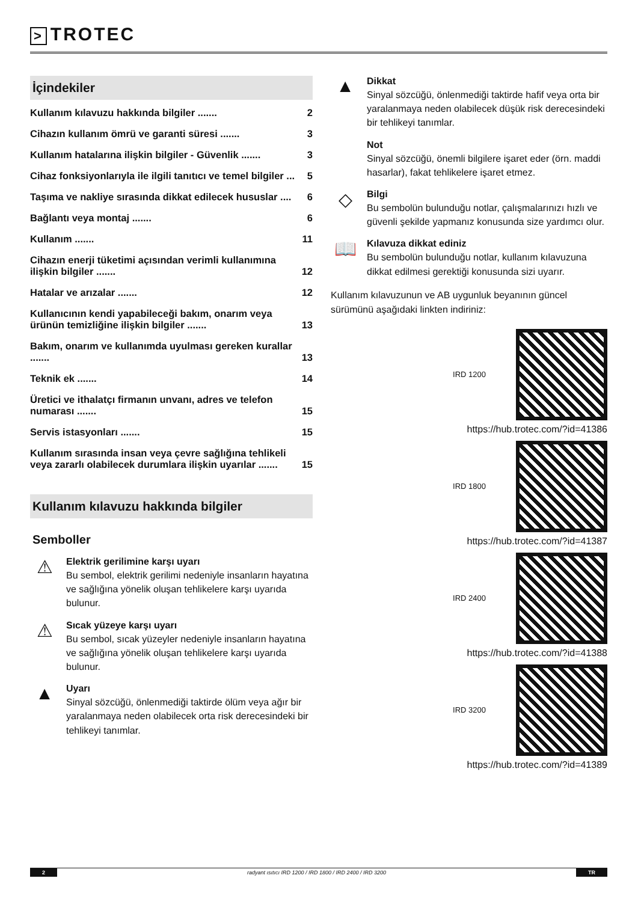> TROTEC
İçindekiler
Kullanım kılavuzu hakkında bilgiler ....... 2
Cihazın kullanım ömrü ve garanti süresi ....... 3
Kullanım hatalarına ilişkin bilgiler - Güvenlik ....... 3
Cihaz fonksiyonlarıyla ile ilgili tanıtıcı ve temel bilgiler ... 5
Taşıma ve nakliye sırasında dikkat edilecek hususlar .... 6
Bağlantı veya montaj ....... 6
Kullanım ....... 11
Cihazın enerji tüketimi açısından verimli kullanımına ilişkin bilgiler ....... 12
Hatalar ve arızalar ....... 12
Kullanıcının kendi yapabileceği bakım, onarım veya ürünün temizliğine ilişkin bilgiler ....... 13
Bakım, onarım ve kullanımda uyulması gereken kurallar ....... 13
Teknik ek ....... 14
Üretici ve ithalatçı firmanın unvanı, adres ve telefon numarası ....... 15
Servis istasyonları ....... 15
Kullanım sırasında insan veya çevre sağlığına tehlikeli veya zararlı olabilecek durumlara ilişkin uyarılar ....... 15
Kullanım kılavuzu hakkında bilgiler
Semboller
⚠
Elektrik gerilimine karşı uyarı
Bu sembol, elektrik gerilimi nedeniyle insanların hayatına ve sağlığına yönelik oluşan tehlikelere karşı uyarıda bulunur.
⚠
Sıcak yüzeye karşı uyarı
Bu sembol, sıcak yüzeyler nedeniyle insanların hayatına ve sağlığına yönelik oluşan tehlikelere karşı uyarıda bulunur.
▲
Uyarı
Sinyal sözcüğü, önlenmediği taktirde ölüm veya ağır bir yaralanmaya neden olabilecek orta risk derecesindeki bir tehlikeyi tanımlar.
▲
Dikkat
Sinyal sözcüğü, önlenmediği taktirde hafif veya orta bir yaralanmaya neden olabilecek düşük risk derecesindeki bir tehlikeyi tanımlar.
Not
Sinyal sözcüğü, önemli bilgilere işaret eder (örn. maddi hasarlar), fakat tehlikelere işaret etmez.
◇
Bilgi
Bu sembolün bulunduğu notlar, çalışmalarınızı hızlı ve güvenli şekilde yapmanız konusunda size yardımcı olur.
📖
Kılavuza dikkat ediniz
Bu sembolün bulunduğu notlar, kullanım kılavuzuna dikkat edilmesi gerektiği konusunda sizi uyarır.
Kullanım kılavuzunun ve AB uygunluk beyanının güncel sürümünü aşağıdaki linkten indiriniz:
IRD 1200
https://hub.trotec.com/?id=41386
IRD 1800
https://hub.trotec.com/?id=41387
IRD 2400
https://hub.trotec.com/?id=41388
IRD 3200
https://hub.trotec.com/?id=41389
2 radyant ısıtıcı IRD 1200 / IRD 1800 / IRD 2400 / IRD 3200 TR